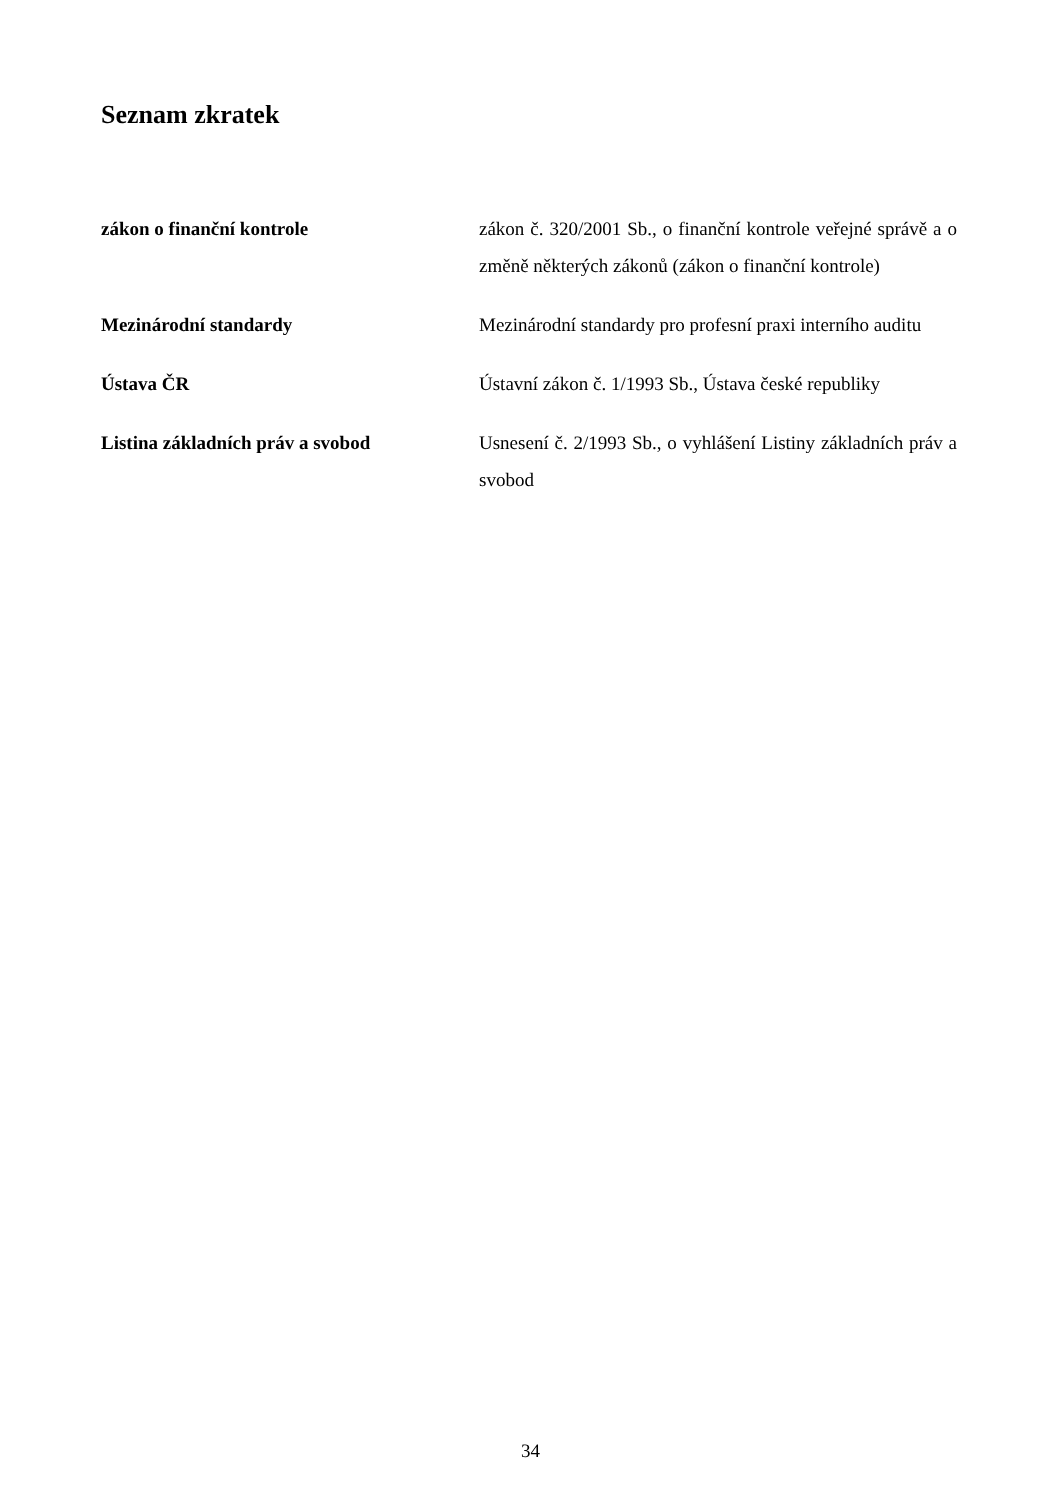Seznam zkratek
| zákon o finanční kontrole | zákon č. 320/2001 Sb., o finanční kontrole veřejné správě a o změně některých zákonů (zákon o finanční kontrole) |
| Mezinárodní standardy | Mezinárodní standardy pro profesní praxi interního auditu |
| Ústava ČR | Ústavní zákon č. 1/1993 Sb., Ústava české republiky |
| Listina základních práv a svobod | Usnesení č. 2/1993 Sb., o vyhlášení Listiny základních práv a svobod |
34